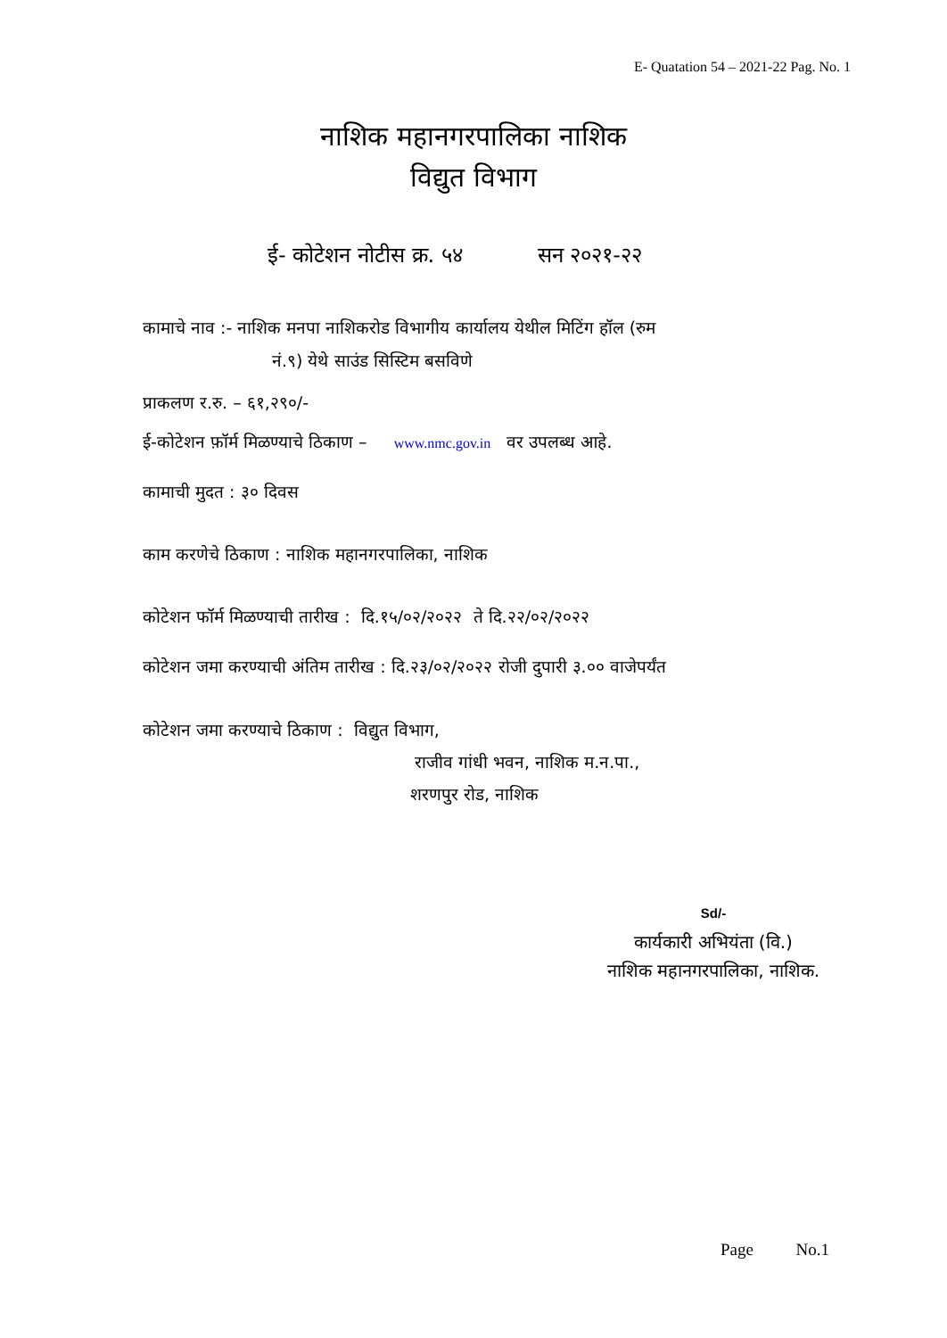E- Quatation 54 – 2021-22 Pag. No. 1
नाशिक महानगरपालिका नाशिक
विद्युत विभाग
ई- कोटेशन नोटीस क्र. ५४ सन २०२१-२२
कामाचे नाव :- नाशिक मनपा नाशिकरोड विभागीय कार्यालय येथील मिटिंग हॉल (रुम
नं.९) येथे साउंड सिस्टिम बसविणे
प्राकलण र.रु. – ६१,२९०/-
ई-कोटेशन फ़ॉर्म मिळण्याचे ठिकाण – www.nmc.gov.in वर उपलब्ध आहे.
कामाची मुदत : ३० दिवस
काम करणेचे ठिकाण : नाशिक महानगरपालिका, नाशिक
कोटेशन फॉर्म मिळण्याची तारीख : दि.१५/०२/२०२२ ते दि.२२/०२/२०२२
कोटेशन जमा करण्याची अंतिम तारीख : दि.२३/०२/२०२२ रोजी दुपारी ३.०० वाजेपर्यंत
कोटेशन जमा करण्याचे ठिकाण : विद्युत विभाग,
राजीव गांधी भवन, नाशिक म.न.पा.,
शरणपुर रोड, नाशिक
Sd/-
कार्यकारी अभियंता (वि.)
नाशिक महानगरपालिका, नाशिक.
Page No.1